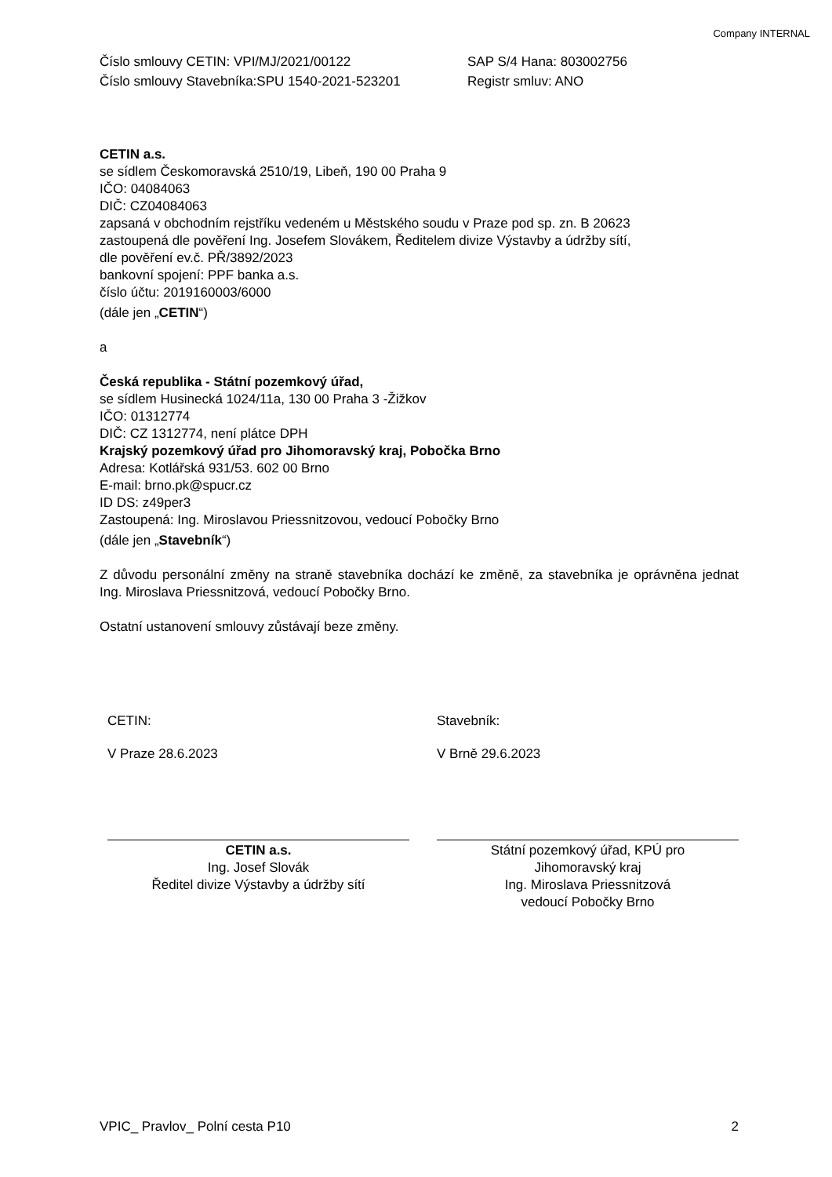Company INTERNAL
Číslo smlouvy CETIN: VPI/MJ/2021/00122
Číslo smlouvy Stavebníka:SPU 1540-2021-523201
SAP S/4 Hana: 803002756
Registr smluv: ANO
CETIN a.s.
se sídlem Českomoravská 2510/19, Libeň, 190 00 Praha 9
IČO: 04084063
DIČ: CZ04084063
zapsaná v obchodním rejstříku vedeném u Městského soudu v Praze pod sp. zn. B 20623
zastoupená dle pověření Ing. Josefem Slovákem, Ředitelem divize Výstavby a údržby sítí,
dle pověření ev.č. PŘ/3892/2023
bankovní spojení: PPF banka a.s.
číslo účtu: 2019160003/6000
(dále jen „CETIN“)
a
Česká republika - Státní pozemkový úřad,
se sídlem Husinecká 1024/11a, 130 00 Praha 3 -Žižkov
IČO: 01312774
DIČ: CZ 1312774, není plátce DPH
Krajský pozemkový úřad pro Jihomoravský kraj, Pobočka Brno
Adresa: Kotlářská 931/53. 602 00 Brno
E-mail: brno.pk@spucr.cz
ID DS: z49per3
Zastoupená: Ing. Miroslavou Priessnitzovou, vedoucí Pobočky Brno
(dále jen „Stavebník“)
Z důvodu personální změny na straně stavebníka dochází ke změně, za stavebníka je oprávněna jednat Ing. Miroslava Priessnitzová, vedoucí Pobočky Brno.
Ostatní ustanovení smlouvy zůstávají beze změny.
CETIN: Stavebník:
V Praze 28.6.2023 V Brně 29.6.2023
CETIN a.s.
Ing. Josef Slovák
Ředitel divize Výstavby a údržby sítí
Státní pozemkový úřad, KPÚ pro
Jihomoravský kraj
Ing. Miroslava Priessnitzová
vedoucí Pobočky Brno
VPIC_ Pravlov_ Polní cesta P10 2